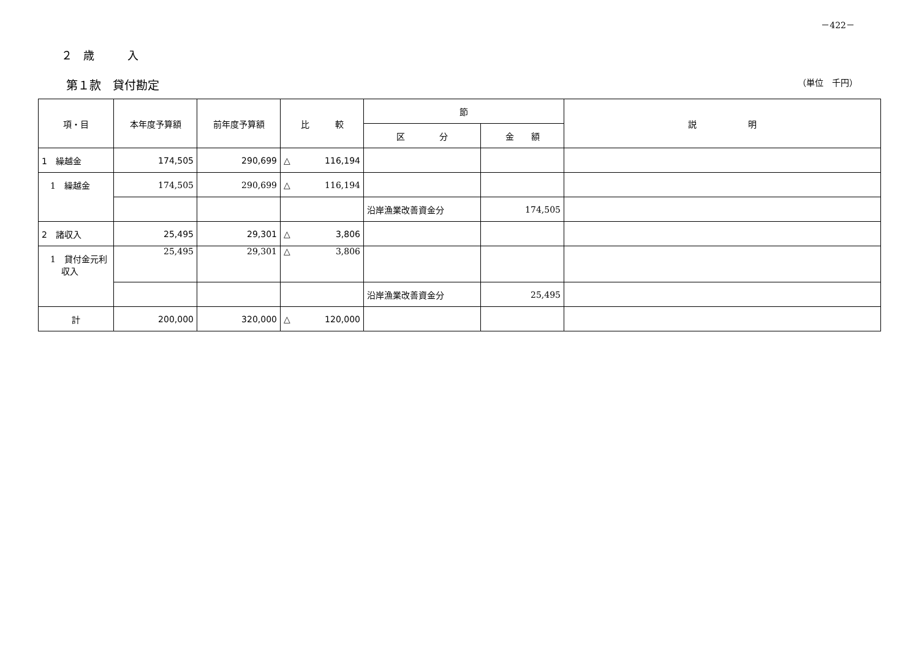－422－
２　歳　　　入
第１款　貸付勘定 （単位　千円）
| 項・目 | 本年度予算額 | 前年度予算額 | 比 較 | 節 | | 説 明 |
| --- | --- | --- | --- | --- | --- | --- |
| | | | | 区 分 | 金 額 | |
| 1 繰越金 | 174,505 | 290,699 | △ 116,194 | | | |
| 1 繰越金 | 174,505 | 290,699 | △ 116,194 | | | |
| | | | | 沿岸漁業改善資金分 | 174,505 | |
| 2 諸収入 | 25,495 | 29,301 | △ 3,806 | | | |
| 1 貸付金元利 収入 | 25,495 | 29,301 | △ 3,806 | | | |
| | | | | 沿岸漁業改善資金分 | 25,495 | |
| 計 | 200,000 | 320,000 | △ 120,000 | | | |